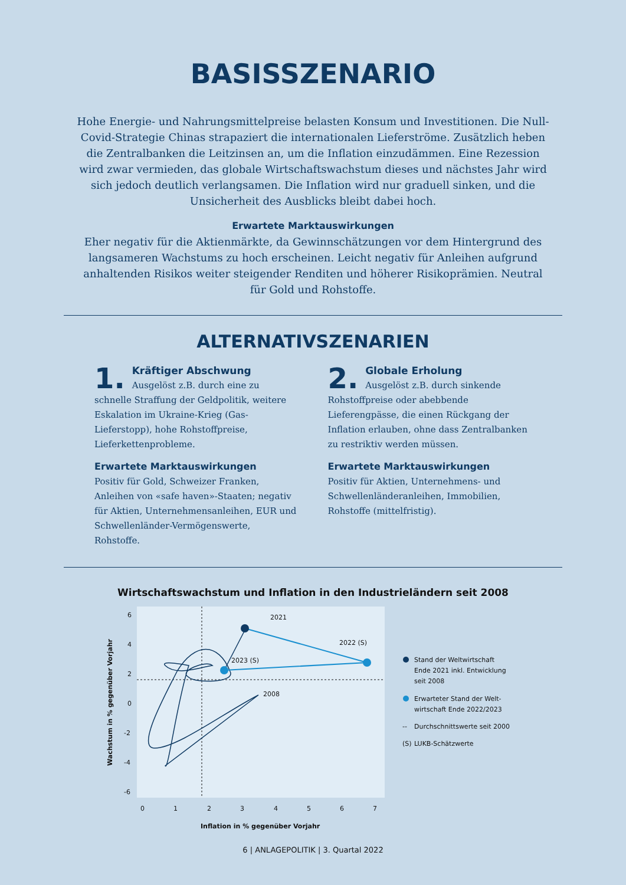BASISSZENARIO
Hohe Energie- und Nahrungsmittelpreise belasten Konsum und Investitionen. Die Null-Covid-Strategie Chinas strapaziert die internationalen Lieferströme. Zusätzlich heben die Zentralbanken die Leitzinsen an, um die Inflation einzudämmen. Eine Rezession wird zwar vermieden, das globale Wirtschaftswachstum dieses und nächstes Jahr wird sich jedoch deutlich verlangsamen. Die Inflation wird nur graduell sinken, und die Unsicherheit des Ausblicks bleibt dabei hoch.
Erwartete Marktauswirkungen
Eher negativ für die Aktienmärkte, da Gewinnschätzungen vor dem Hintergrund des langsameren Wachstums zu hoch erscheinen. Leicht negativ für Anleihen aufgrund anhaltenden Risikos weiter steigender Renditen und höherer Risikoprämien. Neutral für Gold und Rohstoffe.
ALTERNATIVSZENARIEN
1.
Kräftiger Abschwung
Ausgelöst z.B. durch eine zu schnelle Straffung der Geldpolitik, weitere Eskalation im Ukraine-Krieg (Gas-Lieferstopp), hohe Rohstoffpreise, Lieferkettenprobleme.
Erwartete Marktauswirkungen
Positiv für Gold, Schweizer Franken, Anleihen von «safe haven»-Staaten; negativ für Aktien, Unternehmensanleihen, EUR und Schwellenländer-Vermögenswerte, Rohstoffe.
2.
Globale Erholung
Ausgelöst z.B. durch sinkende Rohstoffpreise oder abebbende Lieferengpässe, die einen Rückgang der Inflation erlauben, ohne dass Zentralbanken zu restriktiv werden müssen.
Erwartete Marktauswirkungen
Positiv für Aktien, Unternehmens- und Schwellenländeranleihen, Immobilien, Rohstoffe (mittelfristig).
Wirtschaftswachstum und Inflation in den Industrieländern seit 2008
6
4
2
0
-2
-4
-6
0
1
2
3
4
5
6
7
Inflation in % gegenüber Vorjahr
Wachstum in % gegenüber Vorjahr
2021
2022 (S)
2023 (S)
2008
Stand der Weltwirtschaft
Ende 2021 inkl. Entwicklung
seit 2008
Erwarteter Stand der Welt-
wirtschaft Ende 2022/2023
--
Durchschnittswerte seit 2000
(S)
LUKB-Schätzwerte
6 | ANLAGEPOLITIK | 3. Quartal 2022